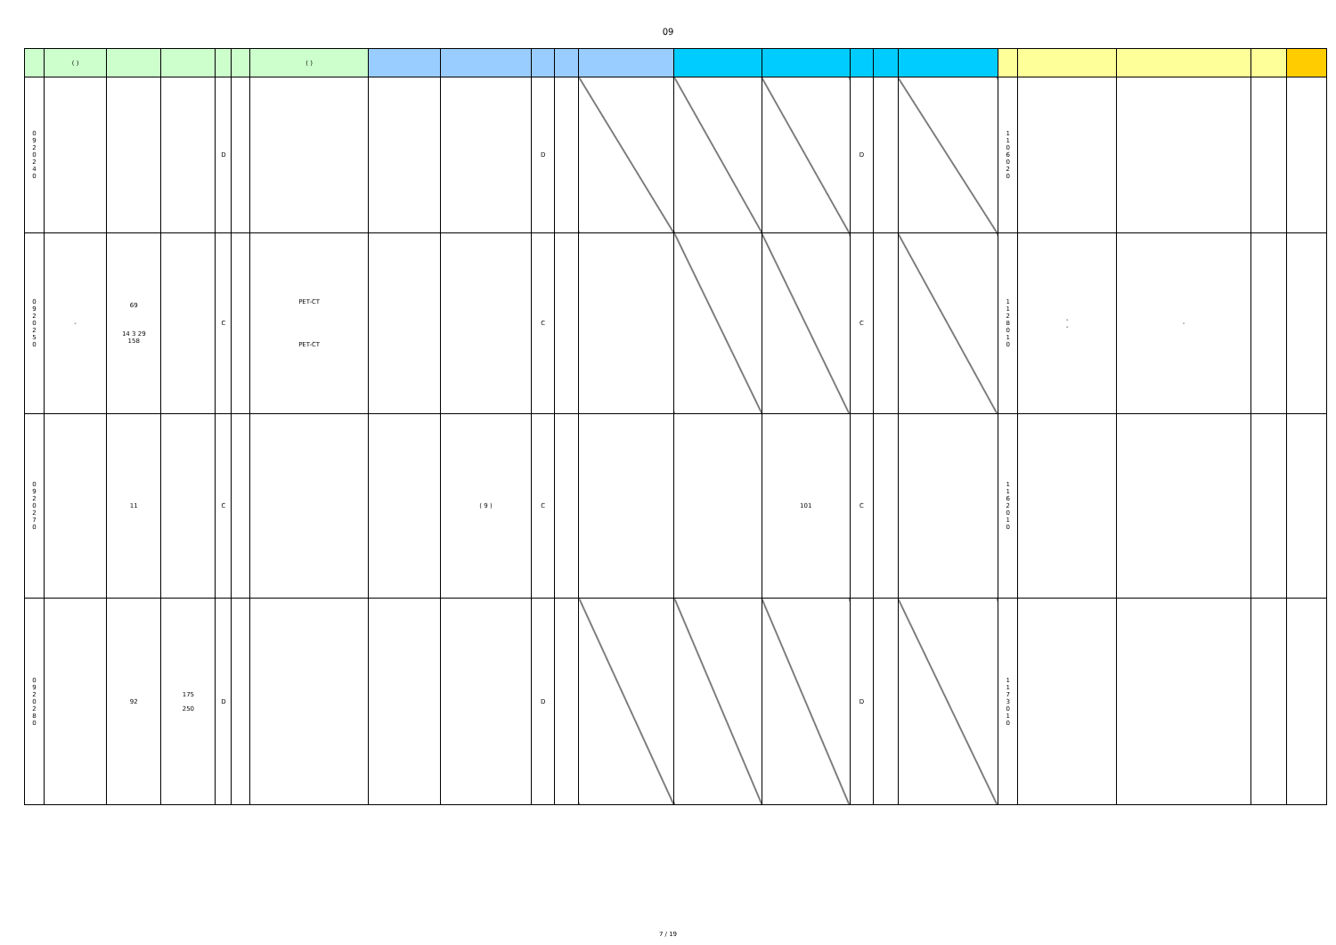09
| | ( ) | | | | | ( ) | | | | | | | | | | | | | | | |
| --- | --- | --- | --- | --- | --- | --- | --- | --- | --- | --- | --- | --- | --- | --- | --- | --- | --- | --- | --- | --- | --- |
| 0 9 2 0 2 4 0 | | | | D | | | | | D | | | | | D | | | 1 1 0 6 0 2 0 | | | | |
| 0 9 2 0 2 5 0 | - | 69 14 3 29 158 | | C | | PET-CT PET-CT | | | C | | | | | C | | | 1 1 2 8 0 1 0 | - - | - | | |
| 0 9 2 0 2 7 0 | | 11 | | C | | | | ( 9 ) | C | | | | 101 | C | | | 1 1 6 2 0 1 0 | | | | |
| 0 9 2 0 2 8 0 | | 92 | 175 250 | D | | | | | D | | | | | D | | | 1 1 7 3 0 1 0 | | | | |
7 / 19